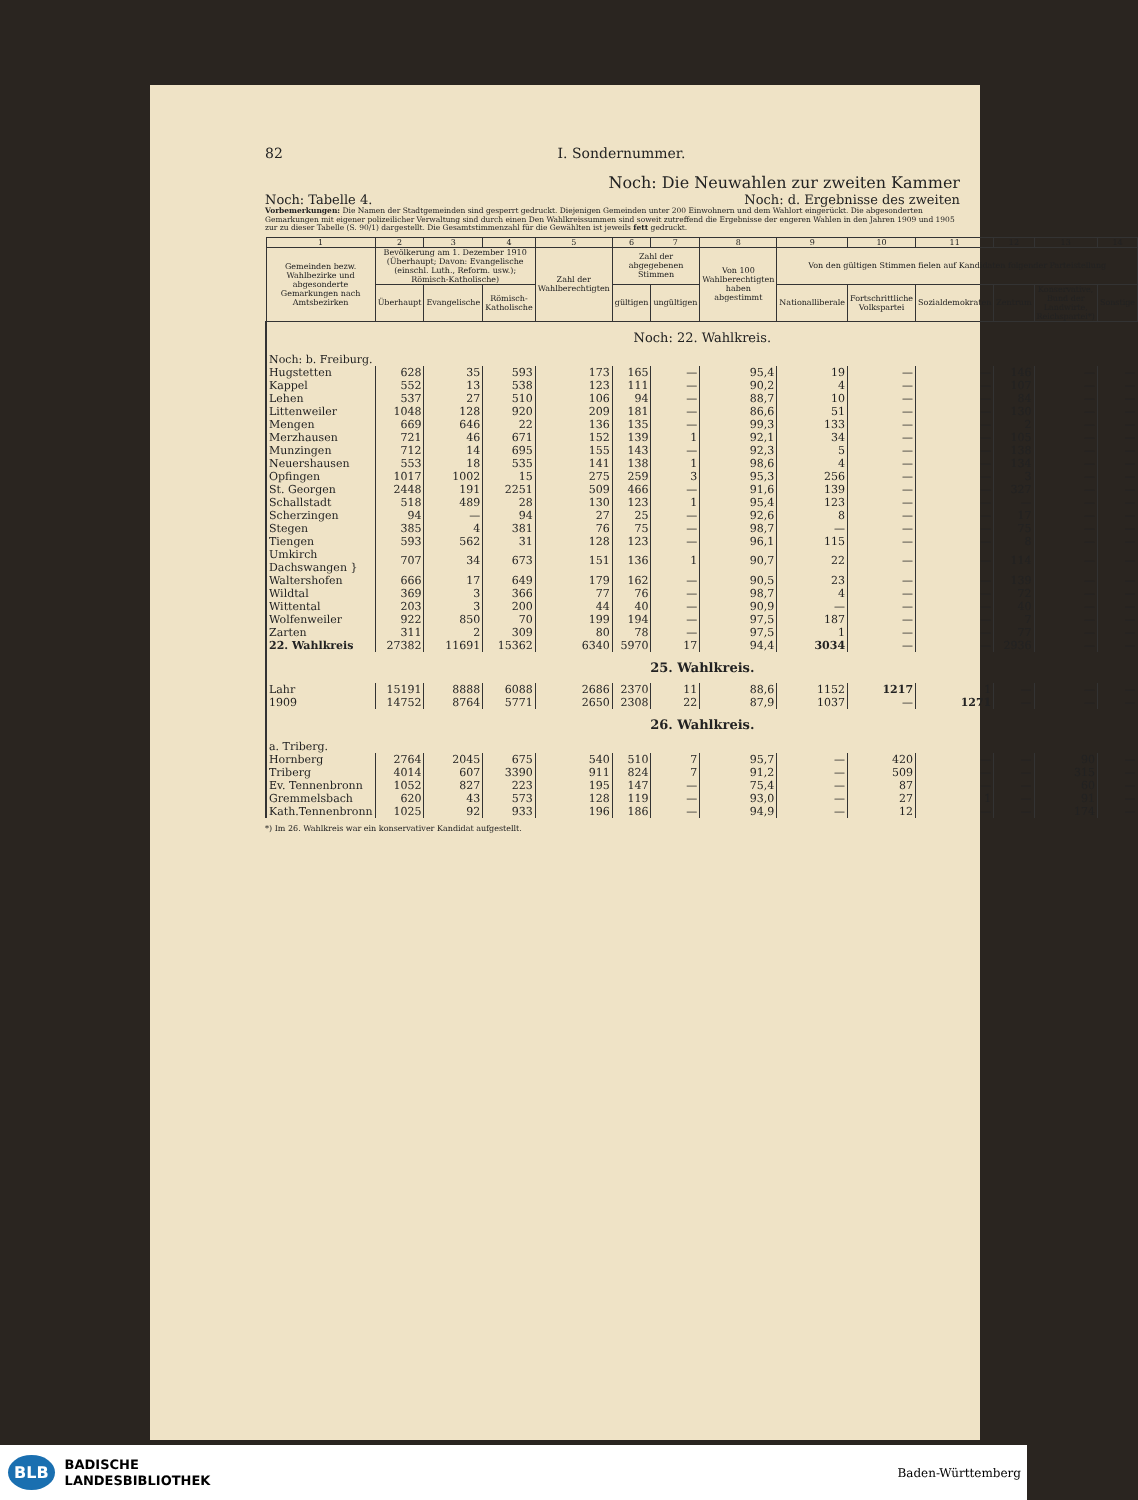82 I. Sondernummer.
Noch: Die Neuwahlen zur zweiten Kammer
Noch: Tabelle 4. Noch: d. Ergebnisse des zweiten
Vorbemerkungen: Die Namen der Stadtgemeinden sind gesperrt gedruckt. Diejenigen Gemeinden unter 200 Einwohnern und dem Wahlort eingerückt. Die abgesonderten Gemarkungen mit eigener polizeilicher Verwaltung sind durch einen Den Wahlkreissummen sind soweit zutreffend die Ergebnisse der engeren Wahlen in den Jahren 1909 und 1905 zur zu dieser Tabelle (S. 90/1) dargestellt. Die Gesamtstimmenzahl für die Gewählten ist jeweils fett gedruckt.
| 1 | 2 | 3 | 4 | 5 | 6 | 7 | 8 | 9 | 10 | 11 | 12 | 13 | 14 |
| --- | --- | --- | --- | --- | --- | --- | --- | --- | --- | --- | --- | --- | --- |
| Gemeinden bezw. Wahlbezirke und abgesonderte Gemarkungen nach Amtsbezirken | Bevölkerung am 1. Dezember 1910 (Überhaupt; Davon: Evangelische (einschl. Luth., Reform. usw.); Römisch-Katholische) | | | Zahl der Wahlberechtigten | Zahl der abgegebenen Stimmen | | Von 100 Wahlberechtigten haben abgestimmt | Von den gültigen Stimmen fielen auf Kandidaten folgender Parteistellung | | | | | |
| | Überhaupt | Evangelische | Römisch-Katholische | | gültigen | ungültigen | | Nationalliberale | Fortschrittliche Volkspartei | Sozialdemokraten | Zentrum | Konservative, Bund der Landwirte, Reichspartei*) | Sonstige |
| Noch: 22. Wahlkreis. | | | | | | | | | | | | | |
| Noch: b. Freiburg. | | | | | | | | | | | | | |
| Hugstetten | 628 | 35 | 593 | 173 | 165 | — | 95,4 | 19 | — | — | 146 | — | — |
| Kappel | 552 | 13 | 538 | 123 | 111 | — | 90,2 | 4 | — | — | 107 | — | — |
| Lehen | 537 | 27 | 510 | 106 | 94 | — | 88,7 | 10 | — | — | 84 | — | — |
| Littenweiler | 1048 | 128 | 920 | 209 | 181 | — | 86,6 | 51 | — | — | 130 | — | — |
| Mengen | 669 | 646 | 22 | 136 | 135 | — | 99,3 | 133 | — | — | 2 | — | — |
| Merzhausen | 721 | 46 | 671 | 152 | 139 | 1 | 92,1 | 34 | — | — | 105 | — | — |
| Munzingen | 712 | 14 | 695 | 155 | 143 | — | 92,3 | 5 | — | — | 138 | — | — |
| Neuershausen | 553 | 18 | 535 | 141 | 138 | 1 | 98,6 | 4 | — | — | 134 | — | — |
| Opfingen | 1017 | 1002 | 15 | 275 | 259 | 3 | 95,3 | 256 | — | — | 3 | — | — |
| St. Georgen | 2448 | 191 | 2251 | 509 | 466 | — | 91,6 | 139 | — | — | 327 | — | — |
| Schallstadt | 518 | 489 | 28 | 130 | 123 | 1 | 95,4 | 123 | — | — | — | — | — |
| Scherzingen | 94 | — | 94 | 27 | 25 | — | 92,6 | 8 | — | — | 17 | — | — |
| Stegen | 385 | 4 | 381 | 76 | 75 | — | 98,7 | — | — | — | 75 | — | — |
| Tiengen | 593 | 562 | 31 | 128 | 123 | — | 96,1 | 115 | — | — | 8 | — | — |
| Umkirch Dachswangen } | 707 | 34 | 673 | 151 | 136 | 1 | 90,7 | 22 | — | — | 114 | — | — |
| Waltershofen | 666 | 17 | 649 | 179 | 162 | — | 90,5 | 23 | — | — | 139 | — | — |
| Wildtal | 369 | 3 | 366 | 77 | 76 | — | 98,7 | 4 | — | — | 72 | — | — |
| Wittental | 203 | 3 | 200 | 44 | 40 | — | 90,9 | — | — | — | 40 | — | — |
| Wolfenweiler | 922 | 850 | 70 | 199 | 194 | — | 97,5 | 187 | — | — | 7 | — | — |
| Zarten | 311 | 2 | 309 | 80 | 78 | — | 97,5 | 1 | — | — | 77 | — | — |
| 22. Wahlkreis | 27382 | 11691 | 15362 | 6340 | 5970 | 17 | 94,4 | 3034 | — | — | 2936 | — | — |
| 25. Wahlkreis. | | | | | | | | | | | | | |
| Lahr | 15191 | 8888 | 6088 | 2686 | 2370 | 11 | 88,6 | 1152 | 1217 | 1 | — | — | — |
| 1909 | 14752 | 8764 | 5771 | 2650 | 2308 | 22 | 87,9 | 1037 | — | 1271 | — | — | — |
| 26. Wahlkreis. | | | | | | | | | | | | | |
| a. Triberg. | | | | | | | | | | | | | |
| Hornberg | 2764 | 2045 | 675 | 540 | 510 | 7 | 95,7 | — | 420 | — | — | 90 | — |
| Triberg | 4014 | 607 | 3390 | 911 | 824 | 7 | 91,2 | — | 509 | — | — | 315 | — |
| Ev. Tennenbronn | 1052 | 827 | 223 | 195 | 147 | — | 75,4 | — | 87 | — | — | 60 | — |
| Gremmelsbach | 620 | 43 | 573 | 128 | 119 | — | 93,0 | — | 27 | 1 | — | 91 | — |
| Kath.Tennenbronn | 1025 | 92 | 933 | 196 | 186 | — | 94,9 | — | 12 | — | — | 174 | — |
*) Im 26. Wahlkreis war ein konservativer Kandidat aufgestellt.
BLB BADISCHE
LANDESBIBLIOTHEK
Baden-Württemberg